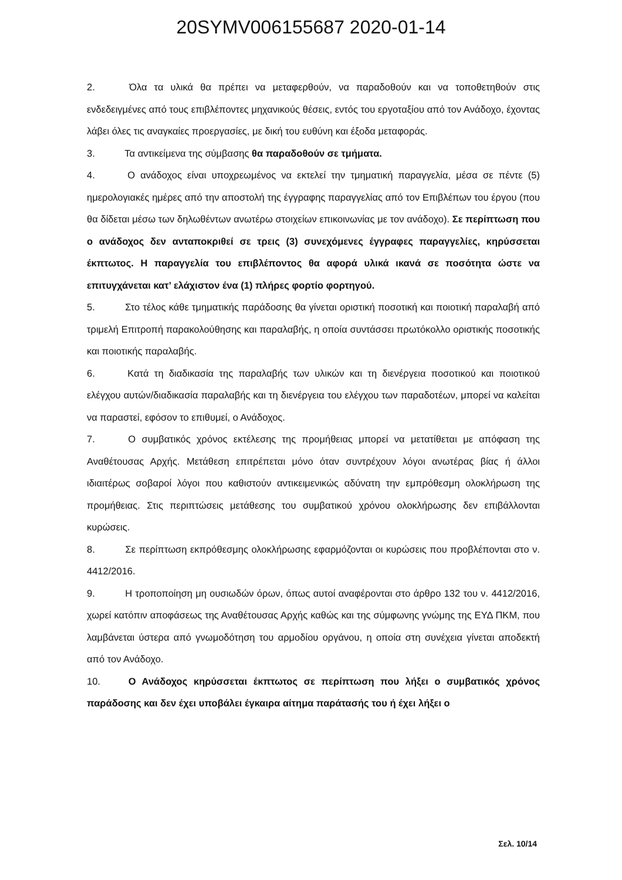20SYMV006155687 2020-01-14
2. Όλα τα υλικά θα πρέπει να μεταφερθούν, να παραδοθούν και να τοποθετηθούν στις ενδεδειγμένες από τους επιβλέποντες μηχανικούς θέσεις, εντός του εργοταξίου από τον Ανάδοχο, έχοντας λάβει όλες τις αναγκαίες προεργασίες, με δική του ευθύνη και έξοδα μεταφοράς.
3. Τα αντικείμενα της σύμβασης θα παραδοθούν σε τμήματα.
4. Ο ανάδοχος είναι υποχρεωμένος να εκτελεί την τμηματική παραγγελία, μέσα σε πέντε (5) ημερολογιακές ημέρες από την αποστολή της έγγραφης παραγγελίας από τον Επιβλέπων του έργου (που θα δίδεται μέσω των δηλωθέντων ανωτέρω στοιχείων επικοινωνίας με τον ανάδοχο). Σε περίπτωση που ο ανάδοχος δεν ανταποκριθεί σε τρεις (3) συνεχόμενες έγγραφες παραγγελίες, κηρύσσεται έκπτωτος. Η παραγγελία του επιβλέποντος θα αφορά υλικά ικανά σε ποσότητα ώστε να επιτυγχάνεται κατ’ ελάχιστον ένα (1) πλήρες φορτίο φορτηγού.
5. Στο τέλος κάθε τμηματικής παράδοσης θα γίνεται οριστική ποσοτική και ποιοτική παραλαβή από τριμελή Επιτροπή παρακολούθησης και παραλαβής, η οποία συντάσσει πρωτόκολλο οριστικής ποσοτικής και ποιοτικής παραλαβής.
6. Κατά τη διαδικασία της παραλαβής των υλικών και τη διενέργεια ποσοτικού και ποιοτικού ελέγχου αυτών/διαδικασία παραλαβής και τη διενέργεια του ελέγχου των παραδοτέων, μπορεί να καλείται να παραστεί, εφόσον το επιθυμεί, ο Ανάδοχος.
7. Ο συμβατικός χρόνος εκτέλεσης της προμήθειας μπορεί να μετατίθεται με απόφαση της Αναθέτουσας Αρχής. Μετάθεση επιτρέπεται μόνο όταν συντρέχουν λόγοι ανωτέρας βίας ή άλλοι ιδιαιτέρως σοβαροί λόγοι που καθιστούν αντικειμενικώς αδύνατη την εμπρόθεσμη ολοκλήρωση της προμήθειας. Στις περιπτώσεις μετάθεσης του συμβατικού χρόνου ολοκλήρωσης δεν επιβάλλονται κυρώσεις.
8. Σε περίπτωση εκπρόθεσμης ολοκλήρωσης εφαρμόζονται οι κυρώσεις που προβλέπονται στο ν. 4412/2016.
9. Η τροποποίηση μη ουσιωδών όρων, όπως αυτοί αναφέρονται στο άρθρο 132 του ν. 4412/2016, χωρεί κατόπιν αποφάσεως της Αναθέτουσας Αρχής καθώς και της σύμφωνης γνώμης της ΕΥΔ ΠΚΜ, που λαμβάνεται ύστερα από γνωμοδότηση του αρμοδίου οργάνου, η οποία στη συνέχεια γίνεται αποδεκτή από τον Ανάδοχο.
10. Ο Ανάδοχος κηρύσσεται έκπτωτος σε περίπτωση που λήξει ο συμβατικός χρόνος παράδοσης και δεν έχει υποβάλει έγκαιρα αίτημα παράτασής του ή έχει λήξει ο
Σελ. 10/14